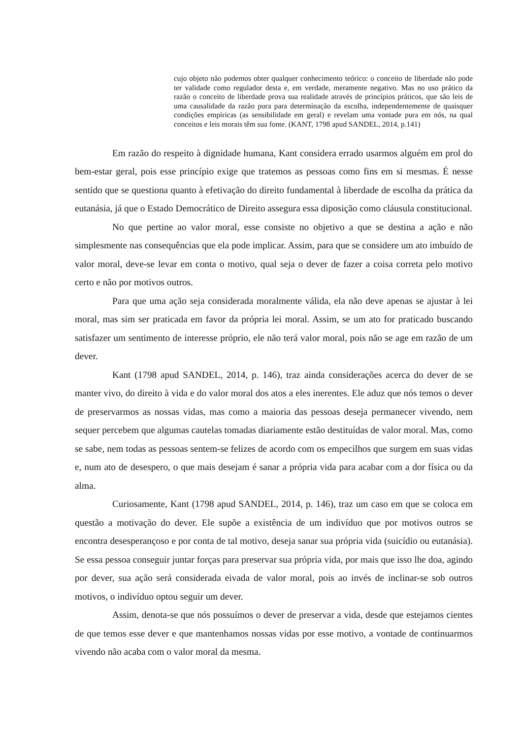cujo objeto não podemos obter qualquer conhecimento teórico: o conceito de liberdade não pode ter validade como regulador desta e, em verdade, meramente negativo. Mas no uso prático da razão o conceito de liberdade prova sua realidade através de princípios práticos, que são leis de uma causalidade da razão pura para determinação da escolha, independentemente de quaisquer condições empíricas (as sensibilidade em geral) e revelam uma vontade pura em nós, na qual conceitos e leis morais têm sua fonte. (KANT, 1798 apud SANDEL, 2014, p.141)
Em razão do respeito à dignidade humana, Kant considera errado usarmos alguém em prol do bem-estar geral, pois esse princípio exige que tratemos as pessoas como fins em si mesmas. É nesse sentido que se questiona quanto à efetivação do direito fundamental à liberdade de escolha da prática da eutanásia, já que o Estado Democrático de Direito assegura essa diposição como cláusula constitucional.
No que pertine ao valor moral, esse consiste no objetivo a que se destina a ação e não simplesmente nas consequências que ela pode implicar. Assim, para que se considere um ato imbuído de valor moral, deve-se levar em conta o motivo, qual seja o dever de fazer a coisa correta pelo motivo certo e não por motivos outros.
Para que uma ação seja considerada moralmente válida, ela não deve apenas se ajustar à lei moral, mas sim ser praticada em favor da própria lei moral. Assim, se um ato for praticado buscando satisfazer um sentimento de interesse próprio, ele não terá valor moral, pois não se age em razão de um dever.
Kant (1798 apud SANDEL, 2014, p. 146), traz ainda considerações acerca do dever de se manter vivo, do direito à vida e do valor moral dos atos a eles inerentes. Ele aduz que nós temos o dever de preservarmos as nossas vidas, mas como a maioria das pessoas deseja permanecer vivendo, nem sequer percebem que algumas cautelas tomadas diariamente estão destituídas de valor moral. Mas, como se sabe, nem todas as pessoas sentem-se felizes de acordo com os empecilhos que surgem em suas vidas e, num ato de desespero, o que mais desejam é sanar a própria vida para acabar com a dor física ou da alma.
Curiosamente, Kant (1798 apud SANDEL, 2014, p. 146), traz um caso em que se coloca em questão a motivação do dever. Ele supõe a existência de um indivíduo que por motivos outros se encontra desesperançoso e por conta de tal motivo, deseja sanar sua própria vida (suicídio ou eutanásia). Se essa pessoa conseguir juntar forças para preservar sua própria vida, por mais que isso lhe doa, agindo por dever, sua ação será considerada eivada de valor moral, pois ao invés de inclinar-se sob outros motivos, o indivíduo optou seguir um dever.
Assim, denota-se que nós possuímos o dever de preservar a vida, desde que estejamos cientes de que temos esse dever e que mantenhamos nossas vidas por esse motivo, a vontade de continuarmos vivendo não acaba com o valor moral da mesma.